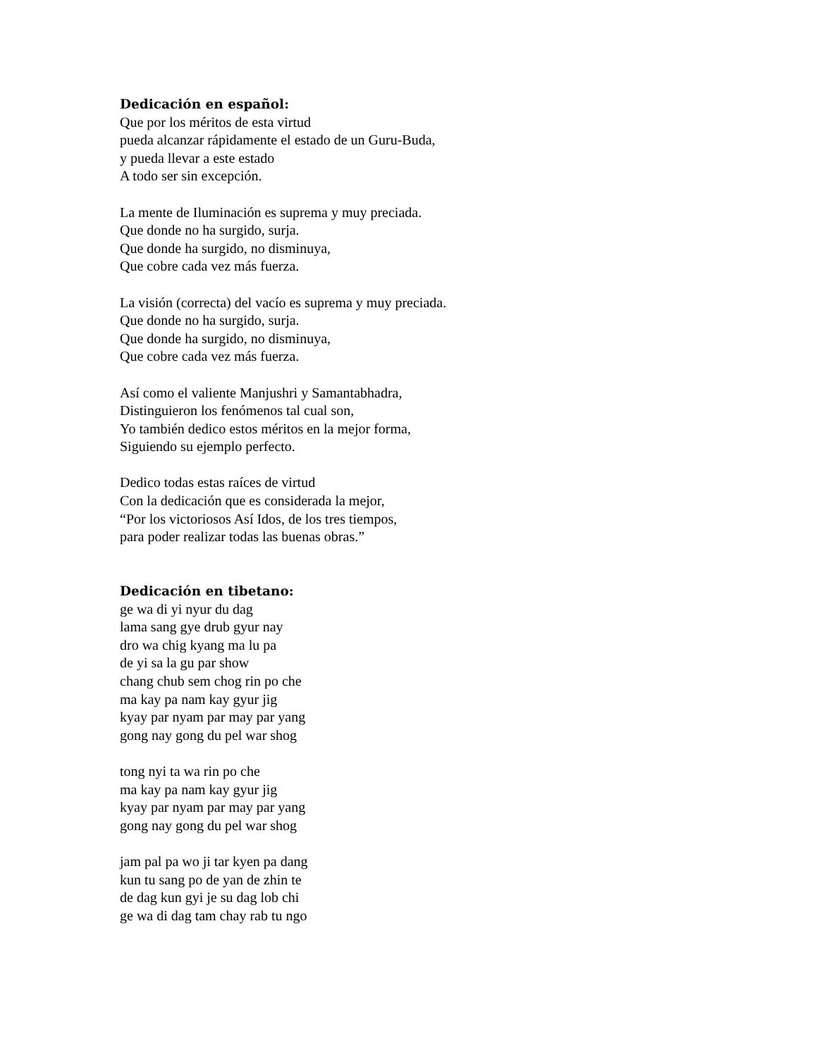Dedicación en español:
Que por los méritos de esta virtud
pueda alcanzar rápidamente el estado de un Guru-Buda,
y pueda llevar a este estado
A todo ser sin excepción.
La mente de Iluminación es suprema y muy preciada.
Que donde no ha surgido, surja.
Que donde ha surgido, no disminuya,
Que cobre cada vez más fuerza.
La visión (correcta) del vacío es suprema y muy preciada.
Que donde no ha surgido, surja.
Que donde ha surgido, no disminuya,
Que cobre cada vez más fuerza.
Así como el valiente Manjushri y Samantabhadra,
Distinguieron los fenómenos tal cual son,
Yo también dedico estos méritos en la mejor forma,
Siguiendo su ejemplo perfecto.
Dedico todas estas raíces de virtud
Con la dedicación que es considerada la mejor,
“Por los victoriosos Así Idos, de los tres tiempos,
para poder realizar todas las buenas obras.”
Dedicación en tibetano:
ge wa di yi nyur du dag
lama sang gye drub gyur nay
dro wa chig kyang ma lu pa
de yi sa la gu par show
chang chub sem chog rin po che
ma kay pa nam kay gyur jig
kyay par nyam par may par yang
gong nay gong du pel war shog
tong nyi ta wa rin po che
ma kay pa nam kay gyur jig
kyay par nyam par may par yang
gong nay gong du pel war shog
jam pal pa wo ji tar kyen pa dang
kun tu sang po de yan de zhin te
de dag kun gyi je su dag lob chi
ge wa di dag tam chay rab tu ngo